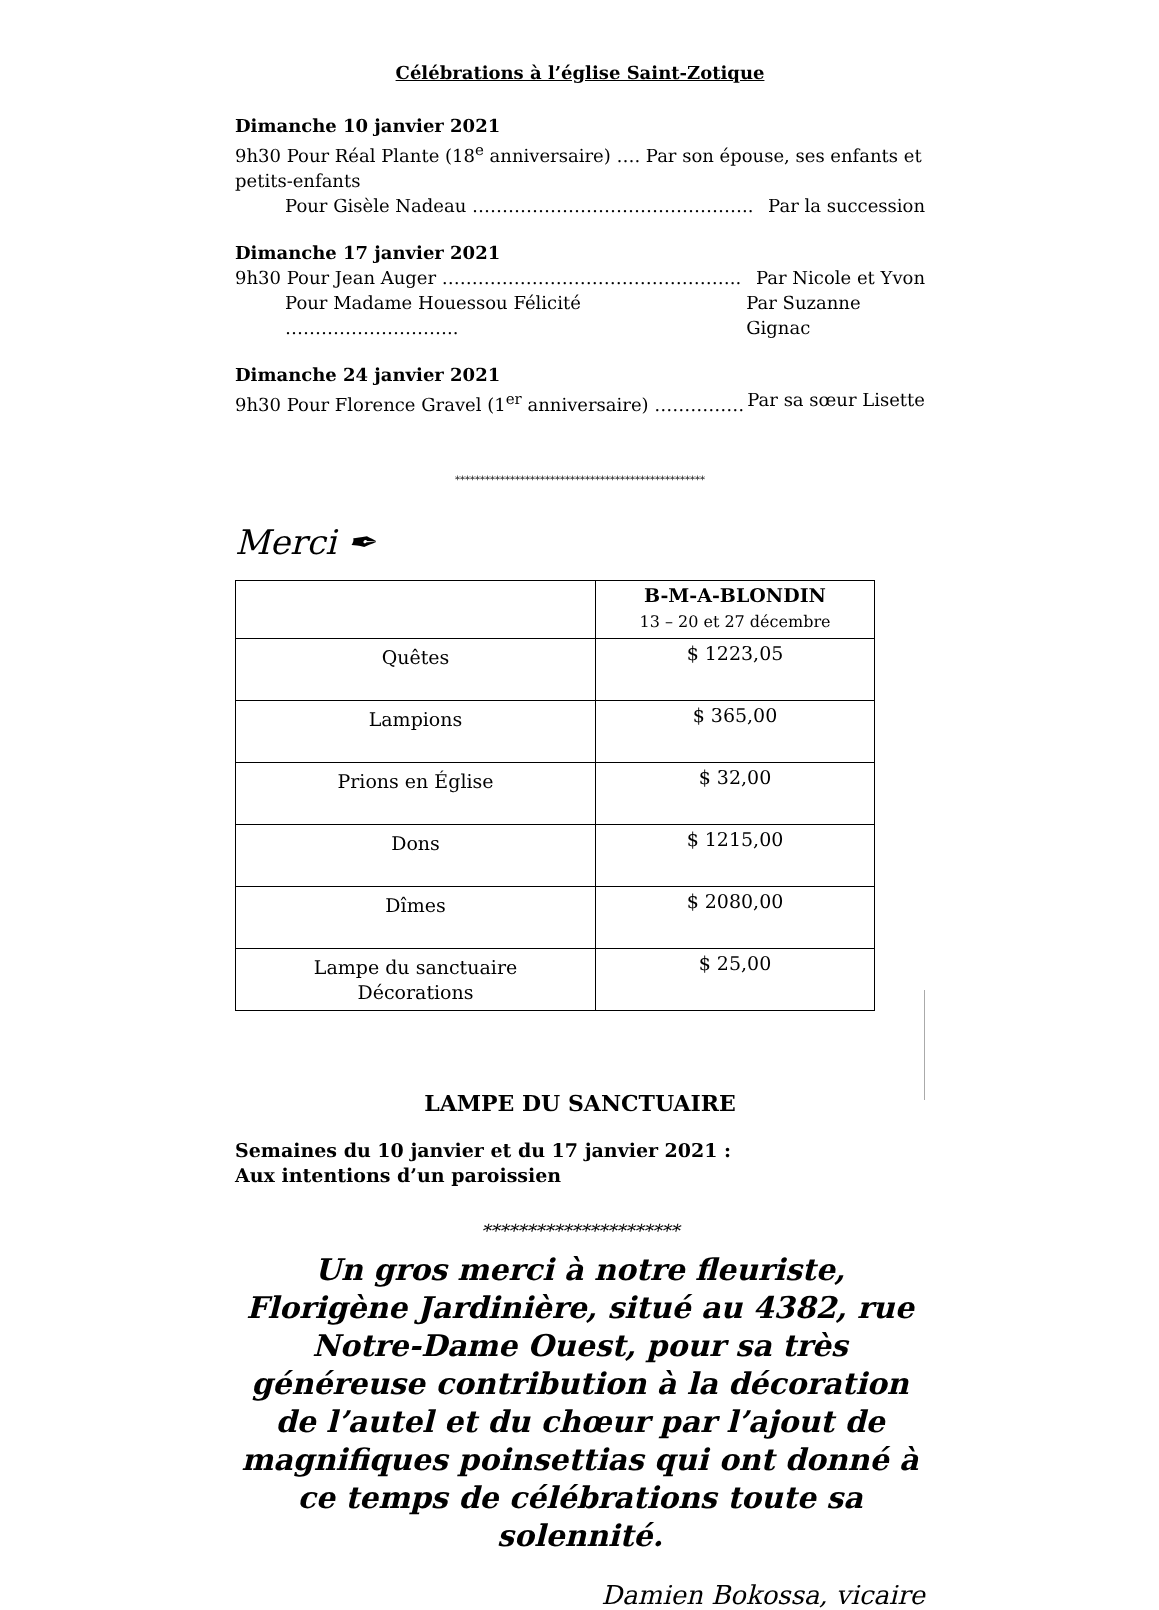Célébrations à l’église Saint-Zotique
Dimanche 10 janvier 2021
9h30 Pour Réal Plante (18<sup>e</sup> anniversaire) …. Par son épouse, ses enfants et petits-enfants
Pour Gisèle Nadeau ……………………………………….. Par la succession
Dimanche 17 janvier 2021
9h30 Pour Jean Auger ………………………………………….. Par Nicole et Yvon
Pour Madame Houessou Félicité ……………………….. Par Suzanne Gignac
Dimanche 24 janvier 2021
9h30 Pour Florence Gravel (1<sup>er</sup> anniversaire) …………… Par sa sœur Lisette
**************************************************
Merci ✒
| | B-M-A-BLONDIN 13 – 20 et 27 décembre |
| Quêtes | $ 1223,05 |
| Lampions | $ 365,00 |
| Prions en Église | $ 32,00 |
| Dons | $ 1215,00 |
| Dîmes | $ 2080,00 |
| Lampe du sanctuaire Décorations | $ 25,00 |
LAMPE DU SANCTUAIRE
Semaines du 10 janvier et du 17 janvier 2021 :
Aux intentions d’un paroissien
**********************
Un gros merci à notre fleuriste, Florigène Jardinière, situé au 4382, rue Notre-Dame Ouest, pour sa très généreuse contribution à la décoration de l’autel et du chœur par l’ajout de magnifiques poinsettias qui ont donné à ce temps de célébrations toute sa solennité.
Damien Bokossa, vicaire